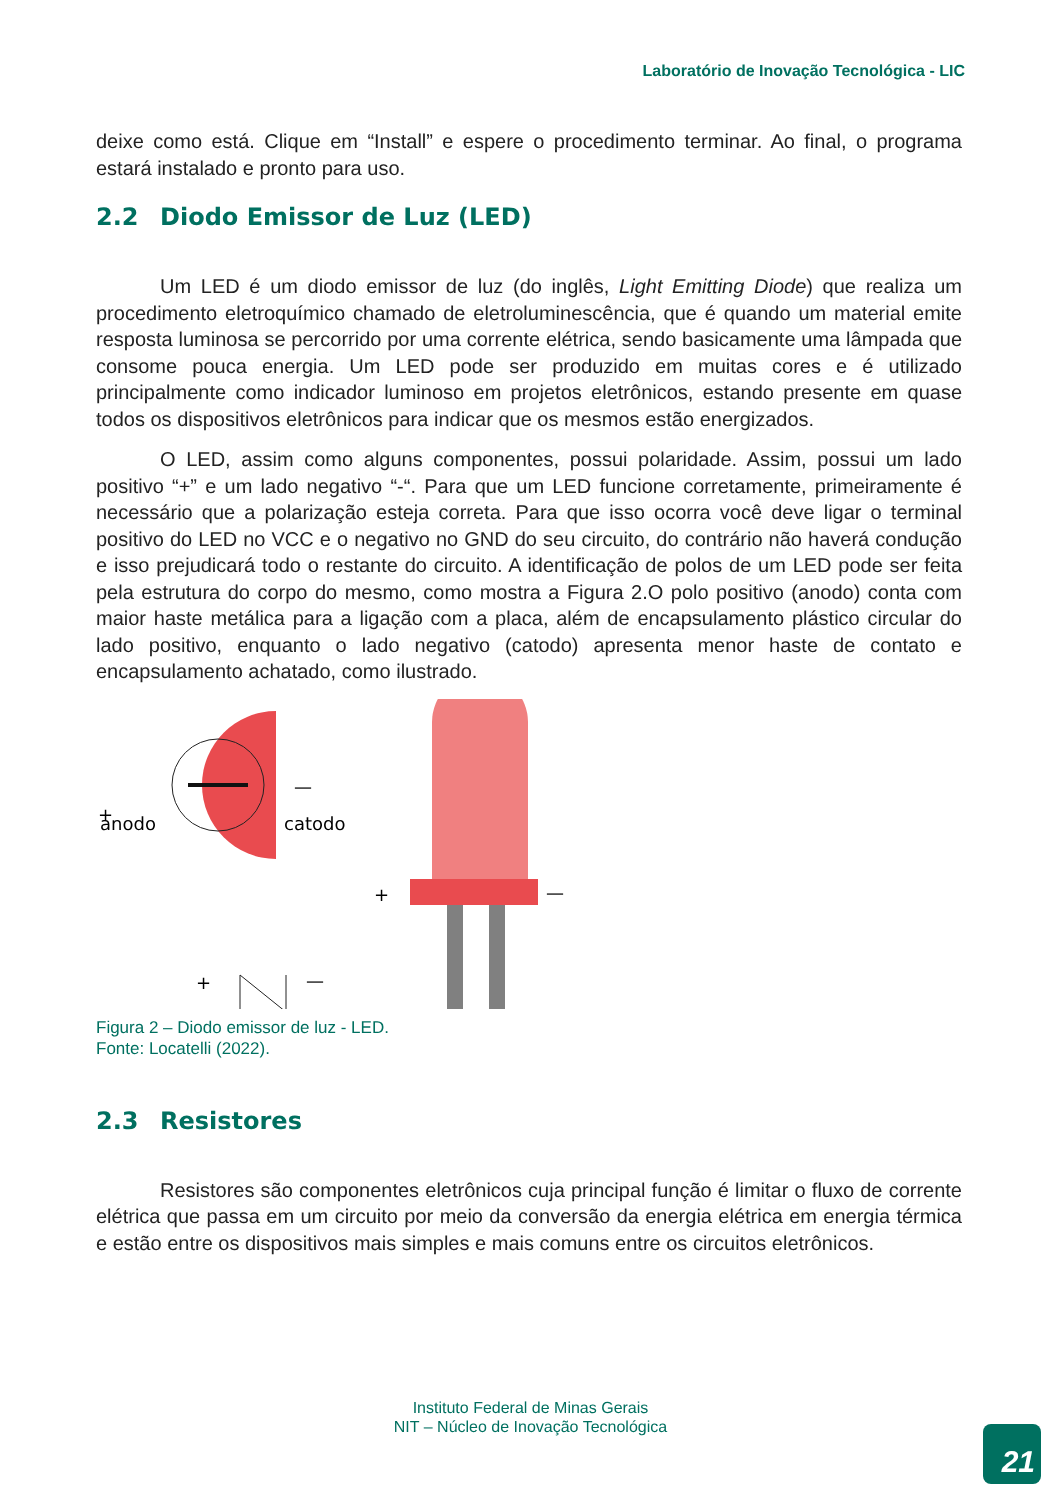Laboratório de Inovação Tecnológica - LIC
deixe como está. Clique em “Install” e espere o procedimento terminar. Ao final, o programa estará instalado e pronto para uso.
2.2 Diodo Emissor de Luz (LED)
Um LED é um diodo emissor de luz (do inglês, Light Emitting Diode) que realiza um procedimento eletroquímico chamado de eletroluminescência, que é quando um material emite resposta luminosa se percorrido por uma corrente elétrica, sendo basicamente uma lâmpada que consome pouca energia. Um LED pode ser produzido em muitas cores e é utilizado principalmente como indicador luminoso em projetos eletrônicos, estando presente em quase todos os dispositivos eletrônicos para indicar que os mesmos estão energizados.
O LED, assim como alguns componentes, possui polaridade. Assim, possui um lado positivo “+” e um lado negativo “-“. Para que um LED funcione corretamente, primeiramente é necessário que a polarização esteja correta. Para que isso ocorra você deve ligar o terminal positivo do LED no VCC e o negativo no GND do seu circuito, do contrário não haverá condução e isso prejudicará todo o restante do circuito. A identificação de polos de um LED pode ser feita pela estrutura do corpo do mesmo, como mostra a Figura 2.O polo positivo (anodo) conta com maior haste metálica para a ligação com a placa, além de encapsulamento plástico circular do lado positivo, enquanto o lado negativo (catodo) apresenta menor haste de contato e encapsulamento achatado, como ilustrado.
+
.
anodo
catodo
—
+
—
+
—
Figura 2 – Diodo emissor de luz - LED.
Fonte: Locatelli (2022).
2.3 Resistores
Resistores são componentes eletrônicos cuja principal função é limitar o fluxo de corrente elétrica que passa em um circuito por meio da conversão da energia elétrica em energia térmica e estão entre os dispositivos mais simples e mais comuns entre os circuitos eletrônicos.
Instituto Federal de Minas Gerais
NIT – Núcleo de Inovação Tecnológica
21